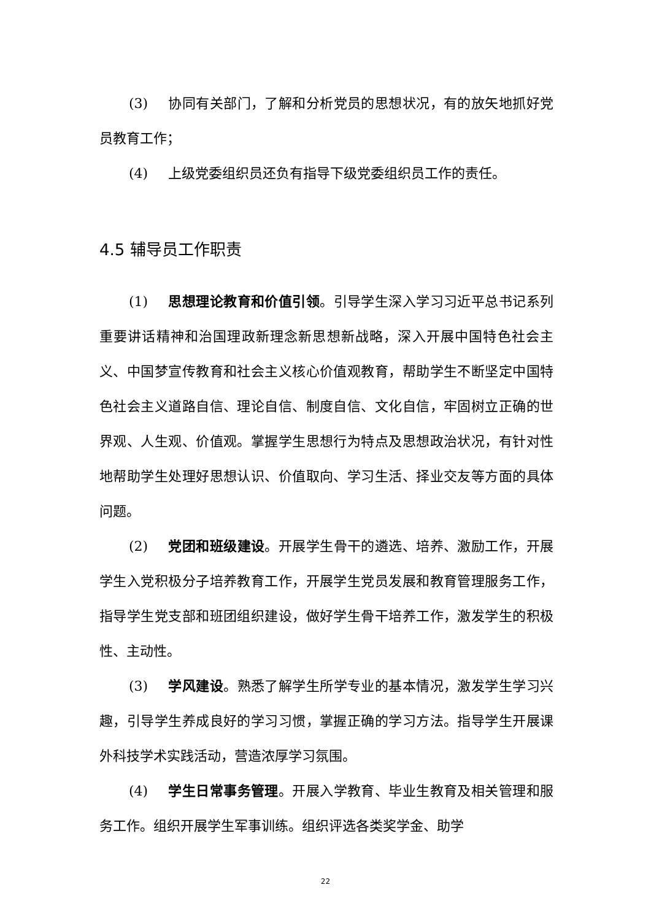(3) 协同有关部门，了解和分析党员的思想状况，有的放矢地抓好党员教育工作；
(4) 上级党委组织员还负有指导下级党委组织员工作的责任。
4.5 辅导员工作职责
(1) 思想理论教育和价值引领。引导学生深入学习习近平总书记系列重要讲话精神和治国理政新理念新思想新战略，深入开展中国特色社会主义、中国梦宣传教育和社会主义核心价值观教育，帮助学生不断坚定中国特色社会主义道路自信、理论自信、制度自信、文化自信，牢固树立正确的世界观、人生观、价值观。掌握学生思想行为特点及思想政治状况，有针对性地帮助学生处理好思想认识、价值取向、学习生活、择业交友等方面的具体问题。
(2) 党团和班级建设。开展学生骨干的遴选、培养、激励工作，开展学生入党积极分子培养教育工作，开展学生党员发展和教育管理服务工作，指导学生党支部和班团组织建设，做好学生骨干培养工作，激发学生的积极性、主动性。
(3) 学风建设。熟悉了解学生所学专业的基本情况，激发学生学习兴趣，引导学生养成良好的学习习惯，掌握正确的学习方法。指导学生开展课外科技学术实践活动，营造浓厚学习氛围。
(4) 学生日常事务管理。开展入学教育、毕业生教育及相关管理和服务工作。组织开展学生军事训练。组织评选各类奖学金、助学
22